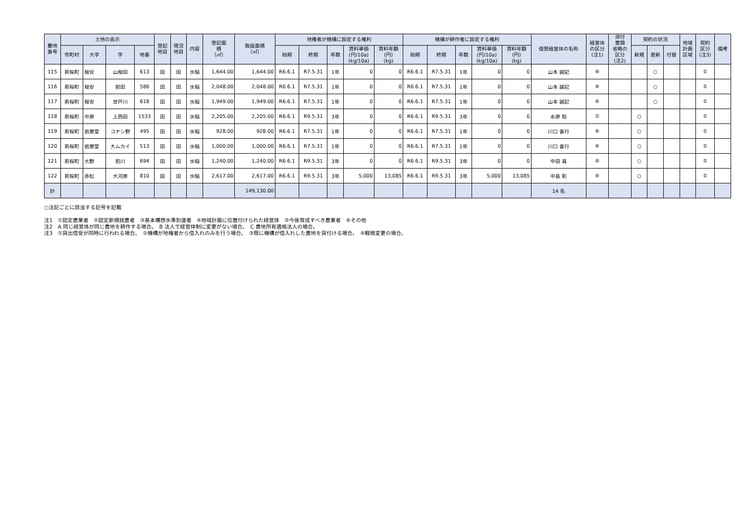| 農地 番号 | 土地の表示 | | | | 登記 地目 | 現況 地目 | 内容 | 登記面 積 （㎡） | 取扱面積 （㎡） | 地権者が機構に設定する権利 | | | | | 機構が耕作者に設定する権利 | | | | | 借受経営体の名称 | 経営体 の区分 (注1) | 添付 書類 省略の 区分 (注2) | 契約の状況 | | | 地域 計画 区域 | 契約 区分 (注3) | 備考 |
| --- | --- | --- | --- | --- | --- | --- | --- | --- | --- | --- | --- | --- | --- | --- | --- | --- | --- | --- | --- | --- | --- | --- | --- | --- | --- | --- | --- | --- |
| | 市町村 | 大字 | 字 | 地番 | | | | | | 始期 | 終期 | 年数 | 賃料単価 (円/10a) (kg/10a) | 賃料年額 (円) (kg) | 始期 | 終期 | 年数 | 賃料単価 (円/10a) (kg/10a) | 賃料年額 (円) (kg) | | | | 新規 | 更新 | 付替 | | | |
| 115 | 若桜町 | 根安 | 山根田 | 613 | 田 | 田 | 水稲 | 1,644.00 | 1,644.00 | R6.6.1 | R7.5.31 | 1年 | 0 | 0 | R6.6.1 | R7.5.31 | 1年 | 0 | 0 | 山本 誠記 | ⑥ | | | ○ | | | ① | |
| 116 | 若桜町 | 根安 | 前田 | 586 | 田 | 田 | 水稲 | 2,048.00 | 2,048.00 | R6.6.1 | R7.5.31 | 1年 | 0 | 0 | R6.6.1 | R7.5.31 | 1年 | 0 | 0 | 山本 誠記 | ⑥ | | | ○ | | | ① | |
| 117 | 若桜町 | 根安 | 世戸川 | 618 | 田 | 田 | 水稲 | 1,949.00 | 1,949.00 | R6.6.1 | R7.5.31 | 1年 | 0 | 0 | R6.6.1 | R7.5.31 | 1年 | 0 | 0 | 山本 誠記 | ⑥ | | | ○ | | | ① | |
| 118 | 若桜町 | 中原 | 上西田 | 1533 | 田 | 田 | 水稲 | 2,205.00 | 2,205.00 | R6.6.1 | R9.5.31 | 3年 | 0 | 0 | R6.6.1 | R9.5.31 | 3年 | 0 | 0 | 永原 聡 | ① | | ○ | | | | ① | |
| 119 | 若桜町 | 岩屋堂 | コナシ野 | 495 | 田 | 田 | 水稲 | 928.00 | 928.00 | R6.6.1 | R7.5.31 | 1年 | 0 | 0 | R6.6.1 | R7.5.31 | 1年 | 0 | 0 | 川口 善行 | ⑥ | | ○ | | | | ① | |
| 120 | 若桜町 | 岩屋堂 | 大ムカイ | 513 | 田 | 田 | 水稲 | 1,000.00 | 1,000.00 | R6.6.1 | R7.5.31 | 1年 | 0 | 0 | R6.6.1 | R7.5.31 | 1年 | 0 | 0 | 川口 善行 | ⑥ | | ○ | | | | ① | |
| 121 | 若桜町 | 大野 | 前川 | 694 | 田 | 田 | 水稲 | 1,240.00 | 1,240.00 | R6.6.1 | R9.5.31 | 3年 | 0 | 0 | R6.6.1 | R9.5.31 | 3年 | 0 | 0 | 中田 真 | ⑥ | | ○ | | | | ① | |
| 122 | 若桜町 | 赤松 | 大河原 | 810 | 田 | 田 | 水稲 | 2,617.00 | 2,617.00 | R6.6.1 | R9.5.31 | 3年 | 5,000 | 13,085 | R6.6.1 | R9.5.31 | 3年 | 5,000 | 13,085 | 中島 彰 | ⑥ | | ○ | | | | ① | |
| 計 | | | | | | | | | 149,130.00 | | | | | | | | | | | 14 名 | | | | | | | | |
○注記ごとに該当する記号を記載
注1　①認定農業者　②認定新規就農者　③基本構想水準到達者　④地域計画に位置付けられた経営体　⑤今後育成すべき農業者　⑥その他
注2　A 同じ経営体が同じ農地を耕作する場合。　B 法人で経営体制に変更がない場合。　C 農地所有適格法人の場合。
注3　①貸出借受が同時に行われる場合。　②機構が地権者から借入れのみを行う場合。　③既に機構が借入れした農地を貸付ける場合。　④軽微変更の場合。